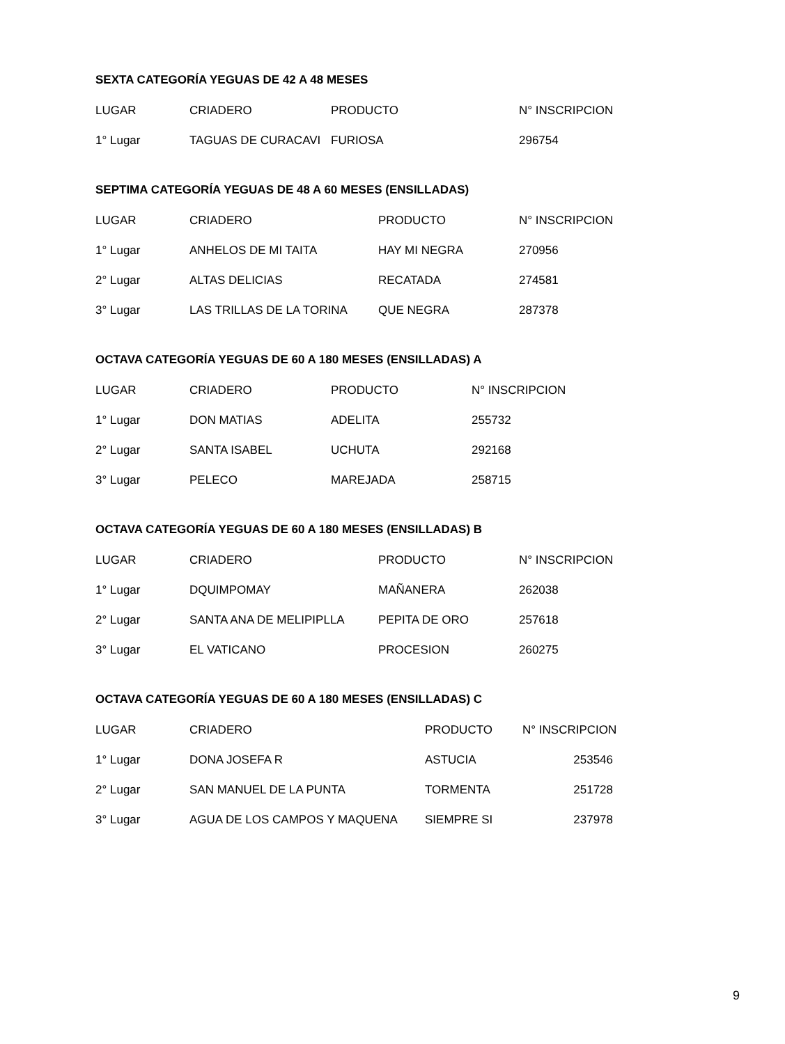SEXTA CATEGORÍA YEGUAS DE 42 A 48 MESES
| LUGAR | CRIADERO | PRODUCTO | N° INSCRIPCION |
| --- | --- | --- | --- |
| 1° Lugar | TAGUAS DE CURACAVI | FURIOSA | 296754 |
SEPTIMA CATEGORÍA YEGUAS DE 48 A 60 MESES (ENSILLADAS)
| LUGAR | CRIADERO | PRODUCTO | N° INSCRIPCION |
| --- | --- | --- | --- |
| 1° Lugar | ANHELOS DE MI TAITA | HAY MI NEGRA | 270956 |
| 2° Lugar | ALTAS DELICIAS | RECATADA | 274581 |
| 3° Lugar | LAS TRILLAS DE LA TORINA | QUE NEGRA | 287378 |
OCTAVA CATEGORÍA YEGUAS DE 60 A 180 MESES (ENSILLADAS) A
| LUGAR | CRIADERO | PRODUCTO | N° INSCRIPCION |
| --- | --- | --- | --- |
| 1° Lugar | DON MATIAS | ADELITA | 255732 |
| 2° Lugar | SANTA ISABEL | UCHUTA | 292168 |
| 3° Lugar | PELECO | MAREJADA | 258715 |
OCTAVA CATEGORÍA YEGUAS DE 60 A 180 MESES (ENSILLADAS) B
| LUGAR | CRIADERO | PRODUCTO | N° INSCRIPCION |
| --- | --- | --- | --- |
| 1° Lugar | DQUIMPOMAY | MAÑANERA | 262038 |
| 2° Lugar | SANTA ANA DE MELIPIPLLA | PEPITA DE ORO | 257618 |
| 3° Lugar | EL VATICANO | PROCESION | 260275 |
OCTAVA CATEGORÍA YEGUAS DE 60 A 180 MESES (ENSILLADAS) C
| LUGAR | CRIADERO | PRODUCTO | N° INSCRIPCION |
| --- | --- | --- | --- |
| 1° Lugar | DONA JOSEFA R | ASTUCIA | 253546 |
| 2° Lugar | SAN MANUEL DE LA PUNTA | TORMENTA | 251728 |
| 3° Lugar | AGUA DE LOS CAMPOS Y MAQUENA | SIEMPRE SI | 237978 |
9